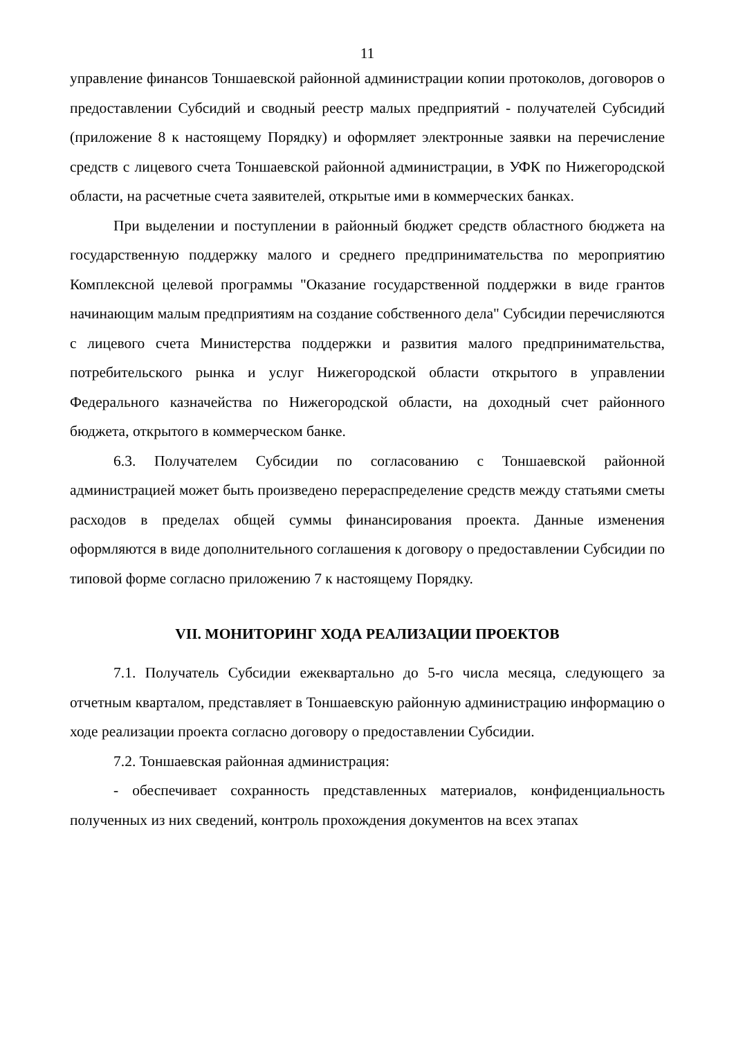11
управление финансов Тоншаевской районной администрации копии протоколов, договоров о предоставлении Субсидий и сводный реестр малых предприятий - получателей Субсидий (приложение 8 к настоящему Порядку) и оформляет электронные заявки на перечисление средств с лицевого счета Тоншаевской районной администрации, в УФК по Нижегородской области, на расчетные счета заявителей, открытые ими в коммерческих банках.
При выделении и поступлении в районный бюджет средств областного бюджета на государственную поддержку малого и среднего предпринимательства по мероприятию Комплексной целевой программы "Оказание государственной поддержки в виде грантов начинающим малым предприятиям на создание собственного дела" Субсидии перечисляются с лицевого счета Министерства поддержки и развития малого предпринимательства, потребительского рынка и услуг Нижегородской области открытого в управлении Федерального казначейства по Нижегородской области, на доходный счет районного бюджета, открытого в коммерческом банке.
6.3. Получателем Субсидии по согласованию с Тоншаевской районной администрацией может быть произведено перераспределение средств между статьями сметы расходов в пределах общей суммы финансирования проекта. Данные изменения оформляются в виде дополнительного соглашения к договору о предоставлении Субсидии по типовой форме согласно приложению 7 к настоящему Порядку.
VII. МОНИТОРИНГ ХОДА РЕАЛИЗАЦИИ ПРОЕКТОВ
7.1. Получатель Субсидии ежеквартально до 5-го числа месяца, следующего за отчетным кварталом, представляет в Тоншаевскую районную администрацию информацию о ходе реализации проекта согласно договору о предоставлении Субсидии.
7.2. Тоншаевская районная администрация:
- обеспечивает сохранность представленных материалов, конфиденциальность полученных из них сведений, контроль прохождения документов на всех этапах